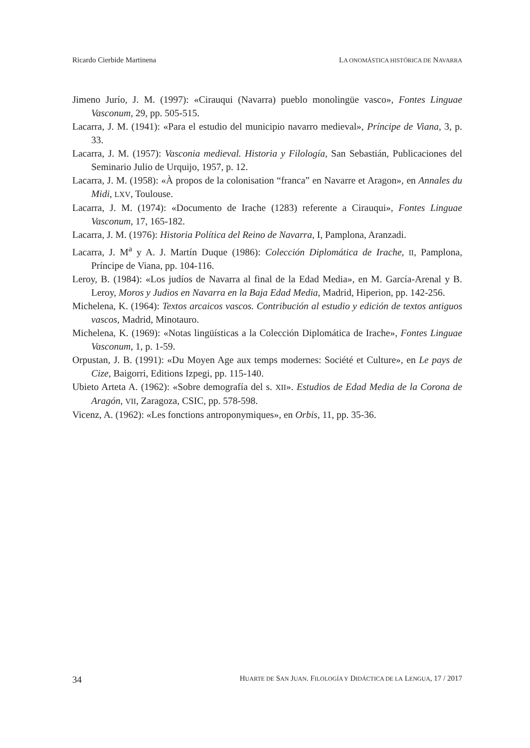Ricardo Cierbide Martinena LA ONOMÁSTICA HISTÓRICA DE NAVARRA
Jimeno Jurío, J. M. (1997): «Cirauqui (Navarra) pueblo monolingüe vasco», Fontes Linguae Vasconum, 29, pp. 505-515.
Lacarra, J. M. (1941): «Para el estudio del municipio navarro medieval», Príncipe de Viana, 3, p. 33.
Lacarra, J. M. (1957): Vasconia medieval. Historia y Filología, San Sebastián, Publicaciones del Seminario Julio de Urquijo, 1957, p. 12.
Lacarra, J. M. (1958): «À propos de la colonisation “franca” en Navarre et Aragon», en Annales du Midi, LXV, Toulouse.
Lacarra, J. M. (1974): «Documento de Irache (1283) referente a Cirauqui», Fontes Linguae Vasconum, 17, 165-182.
Lacarra, J. M. (1976): Historia Política del Reino de Navarra, I, Pamplona, Aranzadi.
Lacarra, J. M<sup>a</sup> y A. J. Martín Duque (1986): Colección Diplomática de Irache, II, Pamplona, Príncipe de Viana, pp. 104-116.
Leroy, B. (1984): «Los judíos de Navarra al final de la Edad Media», en M. García-Arenal y B. Leroy, Moros y Judios en Navarra en la Baja Edad Media, Madrid, Hiperion, pp. 142-256.
Michelena, K. (1964): Textos arcaicos vascos. Contribución al estudio y edición de textos antiguos vascos, Madrid, Minotauro.
Michelena, K. (1969): «Notas lingüísticas a la Colección Diplomática de Irache», Fontes Linguae Vasconum, 1, p. 1-59.
Orpustan, J. B. (1991): «Du Moyen Age aux temps modernes: Société et Culture», en Le pays de Cize, Baigorri, Editions Izpegi, pp. 115-140.
Ubieto Arteta A. (1962): «Sobre demografía del s. XII». Estudios de Edad Media de la Corona de Aragón, VII, Zaragoza, CSIC, pp. 578-598.
Vicenz, A. (1962): «Les fonctions antroponymiques», en Orbis, 11, pp. 35-36.
34 HUARTE DE SAN JUAN. FILOLOGÍA Y DIDÁCTICA DE LA LENGUA, 17 / 2017